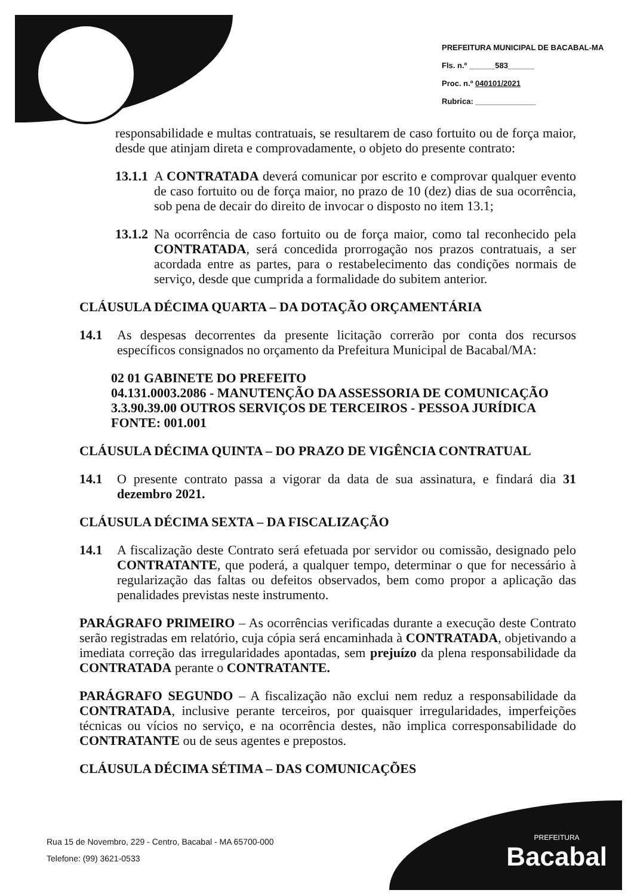PREFEITURA MUNICIPAL DE BACABAL-MA
Fls. n.º ______583______
Proc. n.º 040101/2021
Rubrica: ______________
responsabilidade e multas contratuais, se resultarem de caso fortuito ou de força maior, desde que atinjam direta e comprovadamente, o objeto do presente contrato:
13.1.1
A CONTRATADA deverá comunicar por escrito e comprovar qualquer evento de caso fortuito ou de força maior, no prazo de 10 (dez) dias de sua ocorrência, sob pena de decair do direito de invocar o disposto no item 13.1;
13.1.2
Na ocorrência de caso fortuito ou de força maior, como tal reconhecido pela CONTRATADA, será concedida prorrogação nos prazos contratuais, a ser acordada entre as partes, para o restabelecimento das condições normais de serviço, desde que cumprida a formalidade do subitem anterior.
CLÁUSULA DÉCIMA QUARTA – DA DOTAÇÃO ORÇAMENTÁRIA
14.1 As despesas decorrentes da presente licitação correrão por conta dos recursos específicos consignados no orçamento da Prefeitura Municipal de Bacabal/MA:
02 01 GABINETE DO PREFEITO
04.131.0003.2086 - MANUTENÇÃO DA ASSESSORIA DE COMUNICAÇÃO
3.3.90.39.00 OUTROS SERVIÇOS DE TERCEIROS - PESSOA JURÍDICA
FONTE: 001.001
CLÁUSULA DÉCIMA QUINTA – DO PRAZO DE VIGÊNCIA CONTRATUAL
14.1 O presente contrato passa a vigorar da data de sua assinatura, e findará dia 31 dezembro 2021.
CLÁUSULA DÉCIMA SEXTA – DA FISCALIZAÇÃO
14.1 A fiscalização deste Contrato será efetuada por servidor ou comissão, designado pelo CONTRATANTE, que poderá, a qualquer tempo, determinar o que for necessário à regularização das faltas ou defeitos observados, bem como propor a aplicação das penalidades previstas neste instrumento.
PARÁGRAFO PRIMEIRO – As ocorrências verificadas durante a execução deste Contrato serão registradas em relatório, cuja cópia será encaminhada à CONTRATADA, objetivando a imediata correção das irregularidades apontadas, sem prejuízo da plena responsabilidade da CONTRATADA perante o CONTRATANTE.
PARÁGRAFO SEGUNDO – A fiscalização não exclui nem reduz a responsabilidade da CONTRATADA, inclusive perante terceiros, por quaisquer irregularidades, imperfeições técnicas ou vícios no serviço, e na ocorrência destes, não implica corresponsabilidade do CONTRATANTE ou de seus agentes e prepostos.
CLÁUSULA DÉCIMA SÉTIMA – DAS COMUNICAÇÕES
Rua 15 de Novembro, 229 - Centro, Bacabal - MA 65700-000
Telefone: (99) 3621-0533
PREFEITURA
Bacabal